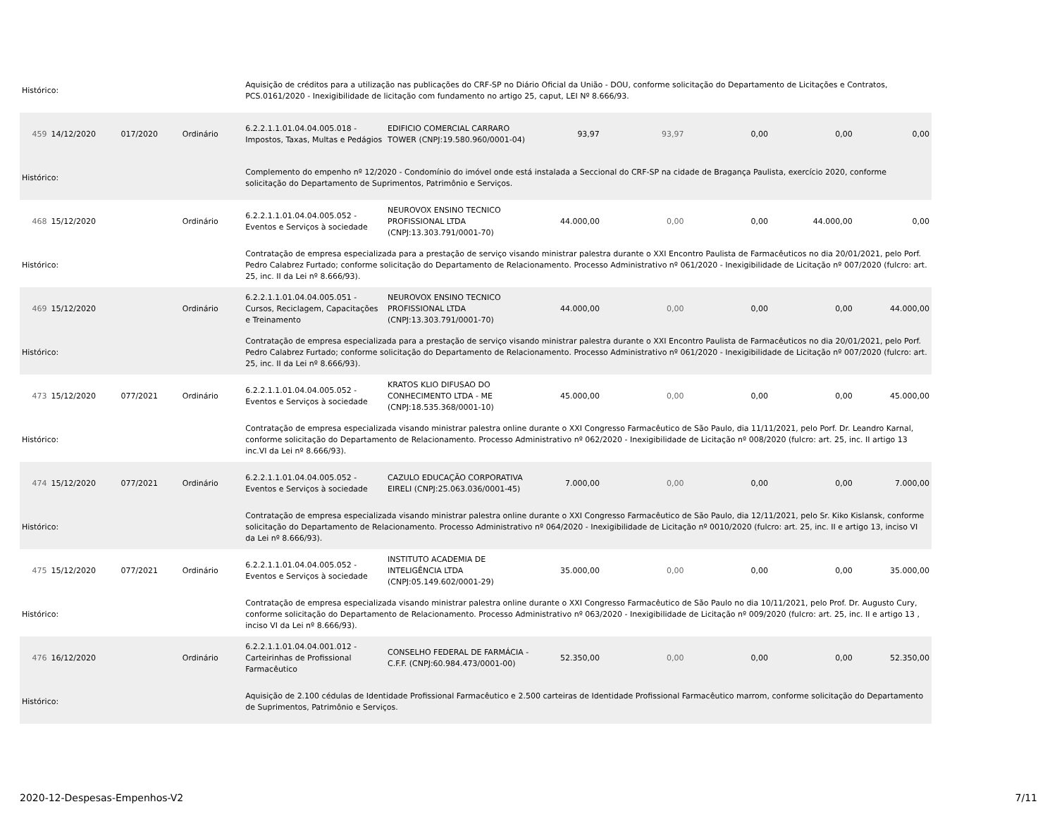| Histórico: | | | | Aquisição de créditos para a utilização nas publicações do CRF-SP no Diário Oficial da União - DOU, conforme solicitação do Departamento de Licitações e Contratos, PCS.0161/2020 - Inexigibilidade de licitação com fundamento no artigo 25, caput, LEI Nº 8.666/93. | | | | | | |
| 459 | 14/12/2020 | 017/2020 | Ordinário | 6.2.2.1.1.01.04.04.005.018 - Impostos, Taxas, Multas e Pedágios | EDIFICIO COMERCIAL CARRARO TOWER (CNPJ:19.580.960/0001-04) | 93,97 | 93,97 | 0,00 | 0,00 | 0,00 |
| Histórico: | | | | Complemento do empenho nº 12/2020 - Condomínio do imóvel onde está instalada a Seccional do CRF-SP na cidade de Bragança Paulista, exercício 2020, conforme solicitação do Departamento de Suprimentos, Patrimônio e Serviços. | | | | | | |
| 468 | 15/12/2020 | | Ordinário | 6.2.2.1.1.01.04.04.005.052 - Eventos e Serviços à sociedade | NEUROVOX ENSINO TECNICO PROFISSIONAL LTDA (CNPJ:13.303.791/0001-70) | 44.000,00 | 0,00 | 0,00 | 44.000,00 | 0,00 |
| Histórico: | | | | Contratação de empresa especializada para a prestação de serviço visando ministrar palestra durante o XXI Encontro Paulista de Farmacêuticos no dia 20/01/2021, pelo Porf. Pedro Calabrez Furtado; conforme solicitação do Departamento de Relacionamento. Processo Administrativo nº 061/2020 - Inexigibilidade de Licitação nº 007/2020 (fulcro: art. 25, inc. II da Lei nº 8.666/93). | | | | | | |
| 469 | 15/12/2020 | | Ordinário | 6.2.2.1.1.01.04.04.005.051 - Cursos, Reciclagem, Capacitações e Treinamento | NEUROVOX ENSINO TECNICO PROFISSIONAL LTDA (CNPJ:13.303.791/0001-70) | 44.000,00 | 0,00 | 0,00 | 0,00 | 44.000,00 |
| Histórico: | | | | Contratação de empresa especializada para a prestação de serviço visando ministrar palestra durante o XXI Encontro Paulista de Farmacêuticos no dia 20/01/2021, pelo Porf. Pedro Calabrez Furtado; conforme solicitação do Departamento de Relacionamento. Processo Administrativo nº 061/2020 - Inexigibilidade de Licitação nº 007/2020 (fulcro: art. 25, inc. II da Lei nº 8.666/93). | | | | | | |
| 473 | 15/12/2020 | 077/2021 | Ordinário | 6.2.2.1.1.01.04.04.005.052 - Eventos e Serviços à sociedade | KRATOS KLIO DIFUSAO DO CONHECIMENTO LTDA - ME (CNPJ:18.535.368/0001-10) | 45.000,00 | 0,00 | 0,00 | 0,00 | 45.000,00 |
| Histórico: | | | | Contratação de empresa especializada visando ministrar palestra online durante o XXI Congresso Farmacêutico de São Paulo, dia 11/11/2021, pelo Porf. Dr. Leandro Karnal, conforme solicitação do Departamento de Relacionamento. Processo Administrativo nº 062/2020 - Inexigibilidade de Licitação nº 008/2020 (fulcro: art. 25, inc. II artigo 13 inc.VI da Lei nº 8.666/93). | | | | | | |
| 474 | 15/12/2020 | 077/2021 | Ordinário | 6.2.2.1.1.01.04.04.005.052 - Eventos e Serviços à sociedade | CAZULO EDUCAÇÃO CORPORATIVA EIRELI (CNPJ:25.063.036/0001-45) | 7.000,00 | 0,00 | 0,00 | 0,00 | 7.000,00 |
| Histórico: | | | | Contratação de empresa especializada visando ministrar palestra online durante o XXI Congresso Farmacêutico de São Paulo, dia 12/11/2021, pelo Sr. Kiko Kislansk, conforme solicitação do Departamento de Relacionamento. Processo Administrativo nº 064/2020 - Inexigibilidade de Licitação nº 0010/2020 (fulcro: art. 25, inc. II e artigo 13, inciso VI da Lei nº 8.666/93). | | | | | | |
| 475 | 15/12/2020 | 077/2021 | Ordinário | 6.2.2.1.1.01.04.04.005.052 - Eventos e Serviços à sociedade | INSTITUTO ACADEMIA DE INTELIGÊNCIA LTDA (CNPJ:05.149.602/0001-29) | 35.000,00 | 0,00 | 0,00 | 0,00 | 35.000,00 |
| Histórico: | | | | Contratação de empresa especializada visando ministrar palestra online durante o XXI Congresso Farmacêutico de São Paulo no dia 10/11/2021, pelo Prof. Dr. Augusto Cury, conforme solicitação do Departamento de Relacionamento. Processo Administrativo nº 063/2020 - Inexigibilidade de Licitação nº 009/2020 (fulcro: art. 25, inc. II e artigo 13 , inciso VI da Lei nº 8.666/93). | | | | | | |
| 476 | 16/12/2020 | | Ordinário | 6.2.2.1.1.01.04.04.001.012 - Carteirinhas de Profissional Farmacêutico | CONSELHO FEDERAL DE FARMÁCIA - C.F.F. (CNPJ:60.984.473/0001-00) | 52.350,00 | 0,00 | 0,00 | 0,00 | 52.350,00 |
| Histórico: | | | | Aquisição de 2.100 cédulas de Identidade Profissional Farmacêutico e 2.500 carteiras de Identidade Profissional Farmacêutico marrom, conforme solicitação do Departamento de Suprimentos, Patrimônio e Serviços. | | | | | | |
2020-12-Despesas-Empenhos-V2 7/11